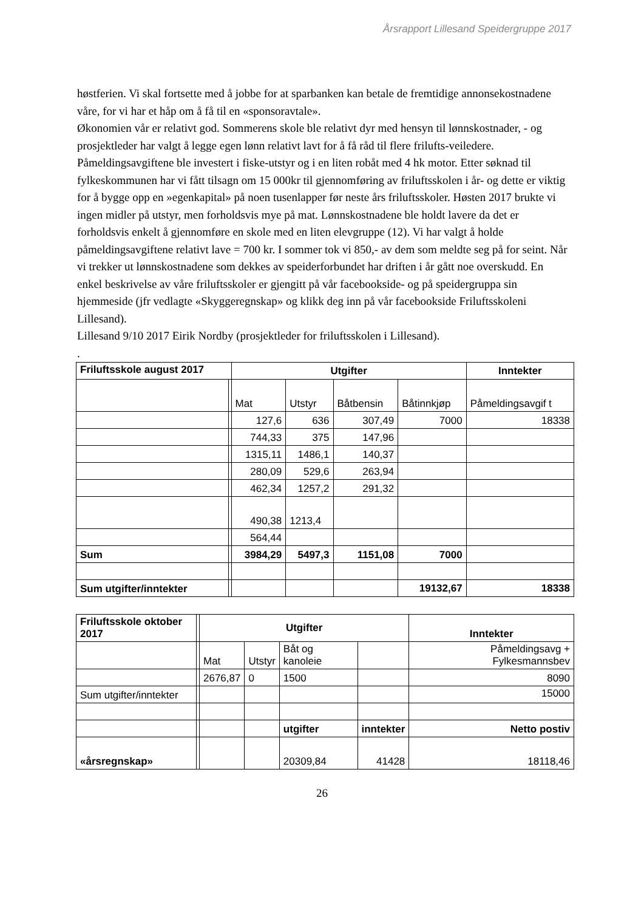Årsrapport Lillesand Speidergruppe 2017
høstferien. Vi skal fortsette med å jobbe for at sparbanken kan betale de fremtidige annonsekostnadene våre, for vi har et håp om å få til en «sponsoravtale».
Økonomien vår er relativt god. Sommerens skole ble relativt dyr med hensyn til lønnskostnader, - og prosjektleder har valgt å legge egen lønn relativt lavt for å få råd til flere frilufts-veiledere. Påmeldingsavgiftene ble investert i fiske-utstyr og i en liten robåt med 4 hk motor. Etter søknad til fylkeskommunen har vi fått tilsagn om 15 000kr til gjennomføring av friluftsskolen i år- og dette er viktig for å bygge opp en »egenkapital» på noen tusenlapper før neste års friluftsskoler. Høsten 2017 brukte vi ingen midler på utstyr, men forholdsvis mye på mat. Lønnskostnadene ble holdt lavere da det er forholdsvis enkelt å gjennomføre en skole med en liten elevgruppe (12). Vi har valgt å holde påmeldingsavgiftene relativt lave = 700 kr. I sommer tok vi 850,- av dem som meldte seg på for seint. Når vi trekker ut lønnskostnadene som dekkes av speiderforbundet har driften i år gått noe overskudd. En enkel beskrivelse av våre friluftsskoler er gjengitt på vår facebookside- og på speidergruppa sin hjemmeside (jfr vedlagte «Skyggeregnskap» og klikk deg inn på vår facebookside Friluftsskoleni Lillesand).
Lillesand 9/10 2017 Eirik Nordby (prosjektleder for friluftsskolen i Lillesand).
.
| Friluftsskole august 2017 | | Utgifter | | | | Inntekter |
| | | Mat | Utstyr | Båtbensin | Båtinnkjøp | Påmeldingsavgif t |
| | | 127,6 | 636 | 307,49 | 7000 | 18338 |
| | | 744,33 | 375 | 147,96 | | |
| | | 1315,11 | 1486,1 | 140,37 | | |
| | | 280,09 | 529,6 | 263,94 | | |
| | | 462,34 | 1257,2 | 291,32 | | |
| | | 490,38 | 1213,4 | | | |
| | | 564,44 | | | | |
| Sum | | 3984,29 | 5497,3 | 1151,08 | 7000 | |
| Sum utgifter/inntekter | | | | | 19132,67 | 18338 |
| Friluftsskole oktober 2017 | | Utgifter | | | | Inntekter |
| | | Mat | Utstyr | Båt og kanoleie | | Påmeldingsavg + Fylkesmannsbev |
| | | 2676,87 | 0 | 1500 | | 8090 |
| Sum utgifter/inntekter | | | | | | 15000 |
| | | | | utgifter | inntekter | Netto postiv |
| «årsregnskap» | | | | 20309,84 | 41428 | 18118,46 |
26